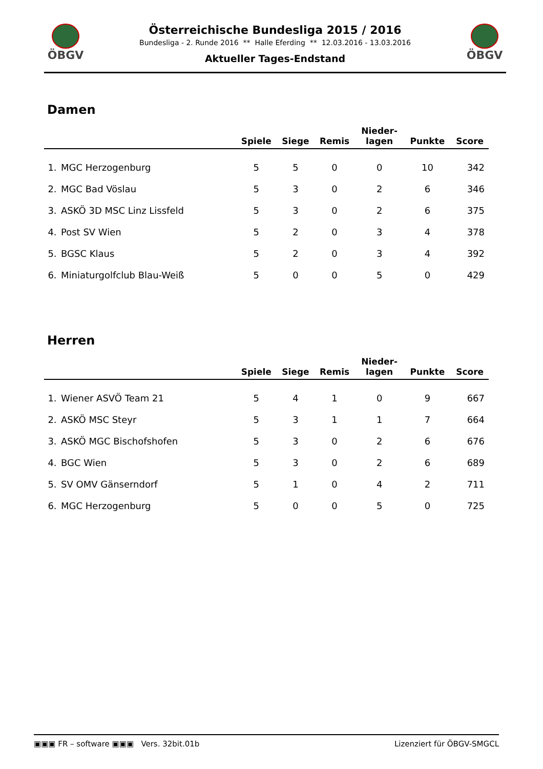ÖBGV ÖBGV
Österreichische Bundesliga 2015 / 2016
Bundesliga - 2. Runde 2016 ** Halle Eferding ** 12.03.2016 - 13.03.2016
Aktueller Tages-Endstand
Damen
| | | Spiele | Siege | Remis | Nieder- lagen | Punkte | Score |
| --- | --- | --- | --- | --- | --- | --- | --- |
| 1. | MGC Herzogenburg | 5 | 5 | 0 | 0 | 10 | 342 |
| 2. | MGC Bad Vöslau | 5 | 3 | 0 | 2 | 6 | 346 |
| 3. | ASKÖ 3D MSC Linz Lissfeld | 5 | 3 | 0 | 2 | 6 | 375 |
| 4. | Post SV Wien | 5 | 2 | 0 | 3 | 4 | 378 |
| 5. | BGSC Klaus | 5 | 2 | 0 | 3 | 4 | 392 |
| 6. | Miniaturgolfclub Blau-Weiß | 5 | 0 | 0 | 5 | 0 | 429 |
Herren
| | | Spiele | Siege | Remis | Nieder- lagen | Punkte | Score |
| --- | --- | --- | --- | --- | --- | --- | --- |
| 1. | Wiener ASVÖ Team 21 | 5 | 4 | 1 | 0 | 9 | 667 |
| 2. | ASKÖ MSC Steyr | 5 | 3 | 1 | 1 | 7 | 664 |
| 3. | ASKÖ MGC Bischofshofen | 5 | 3 | 0 | 2 | 6 | 676 |
| 4. | BGC Wien | 5 | 3 | 0 | 2 | 6 | 689 |
| 5. | SV OMV Gänserndorf | 5 | 1 | 0 | 4 | 2 | 711 |
| 6. | MGC Herzogenburg | 5 | 0 | 0 | 5 | 0 | 725 |
▣▣▣ FR – software ▣▣▣ Vers. 32bit.01b Lizenziert für ÖBGV-SMGCL